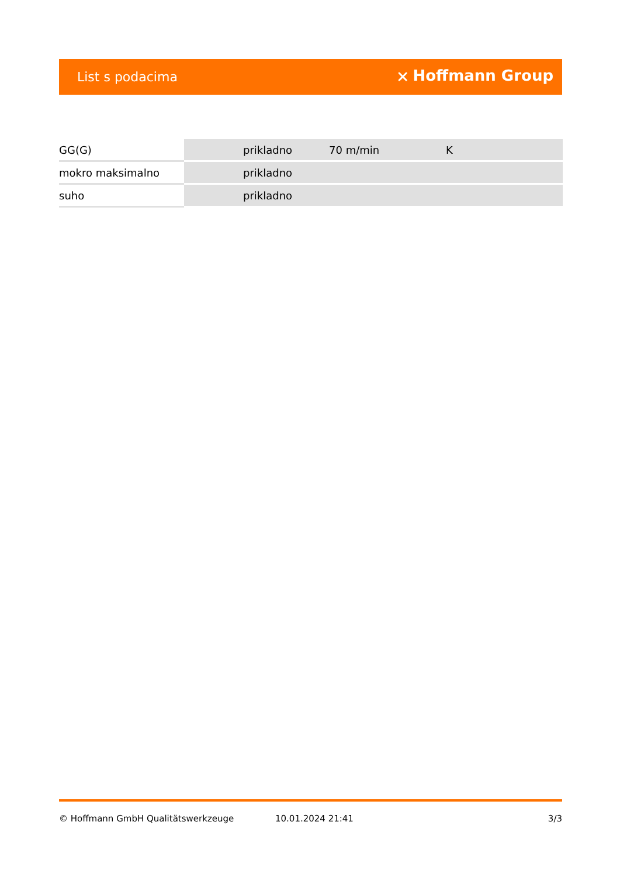List s podacima ⛌ Hoffmann Group
| GG(G) | prikladno | 70 m/min | K |
| mokro maksimalno | prikladno | | |
| suho | prikladno | | |
© Hoffmann GmbH Qualitätswerkzeuge 10.01.2024 21:41 3/3